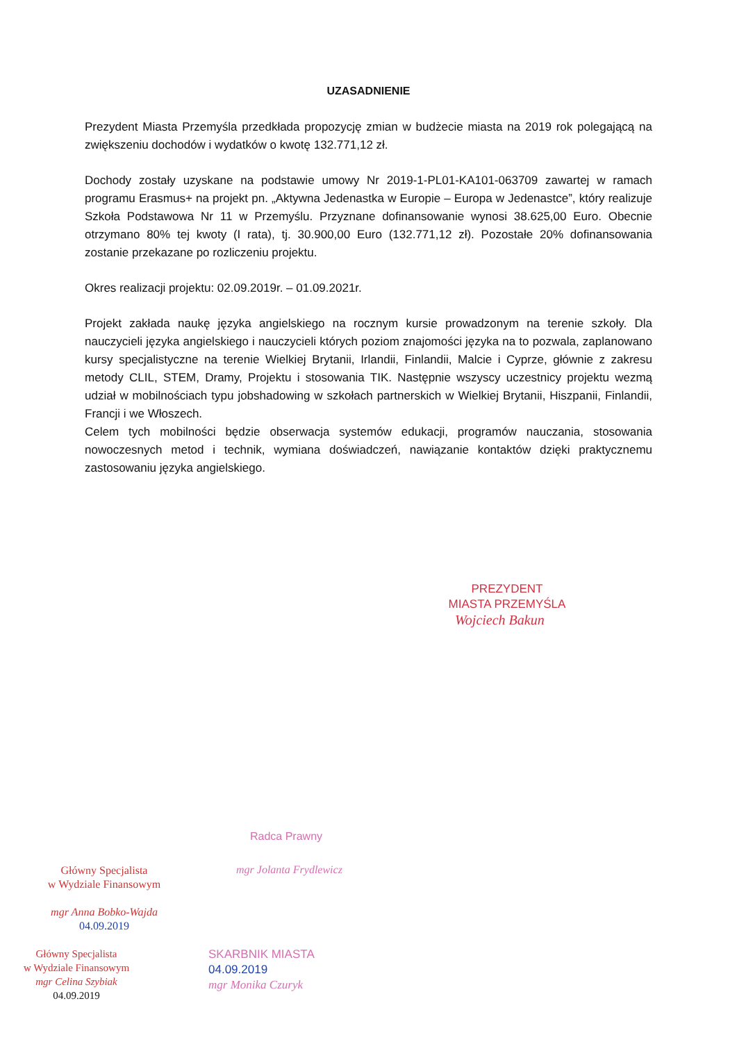UZASADNIENIE
Prezydent Miasta Przemyśla przedkłada propozycję zmian w budżecie miasta na 2019 rok polegającą na zwiększeniu dochodów i wydatków o kwotę 132.771,12 zł.
Dochody zostały uzyskane na podstawie umowy Nr 2019-1-PL01-KA101-063709 zawartej w ramach programu Erasmus+ na projekt pn. „Aktywna Jedenastka w Europie – Europa w Jedenastce”, który realizuje Szkoła Podstawowa Nr 11 w Przemyślu. Przyznane dofinansowanie wynosi 38.625,00 Euro. Obecnie otrzymano 80% tej kwoty (I rata), tj. 30.900,00 Euro (132.771,12 zł). Pozostałe 20% dofinansowania zostanie przekazane po rozliczeniu projektu.
Okres realizacji projektu: 02.09.2019r. – 01.09.2021r.
Projekt zakłada naukę języka angielskiego na rocznym kursie prowadzonym na terenie szkoły. Dla nauczycieli języka angielskiego i nauczycieli których poziom znajomości języka na to pozwala, zaplanowano kursy specjalistyczne na terenie Wielkiej Brytanii, Irlandii, Finlandii, Malcie i Cyprze, głównie z zakresu metody CLIL, STEM, Dramy, Projektu i stosowania TIK. Następnie wszyscy uczestnicy projektu wezmą udział w mobilnościach typu jobshadowing w szkołach partnerskich w Wielkiej Brytanii, Hiszpanii, Finlandii, Francji i we Włoszech.
Celem tych mobilności będzie obserwacja systemów edukacji, programów nauczania, stosowania nowoczesnych metod i technik, wymiana doświadczeń, nawiązanie kontaktów dzięki praktycznemu zastosowaniu języka angielskiego.
PREZYDENT
MIASTA PRZEMYŚLA
Wojciech Bakun
Radca Prawny
Główny Specjalista
w Wydziale Finansowym
mgr Anna Bobko-Wajda
04.09.2019
mgr Jolanta Frydlewicz
Główny Specjalista
w Wydziale Finansowym
mgr Celina Szybiak
04.09.2019
SKARBNIK MIASTA
04.09.2019
mgr Monika Czuryk